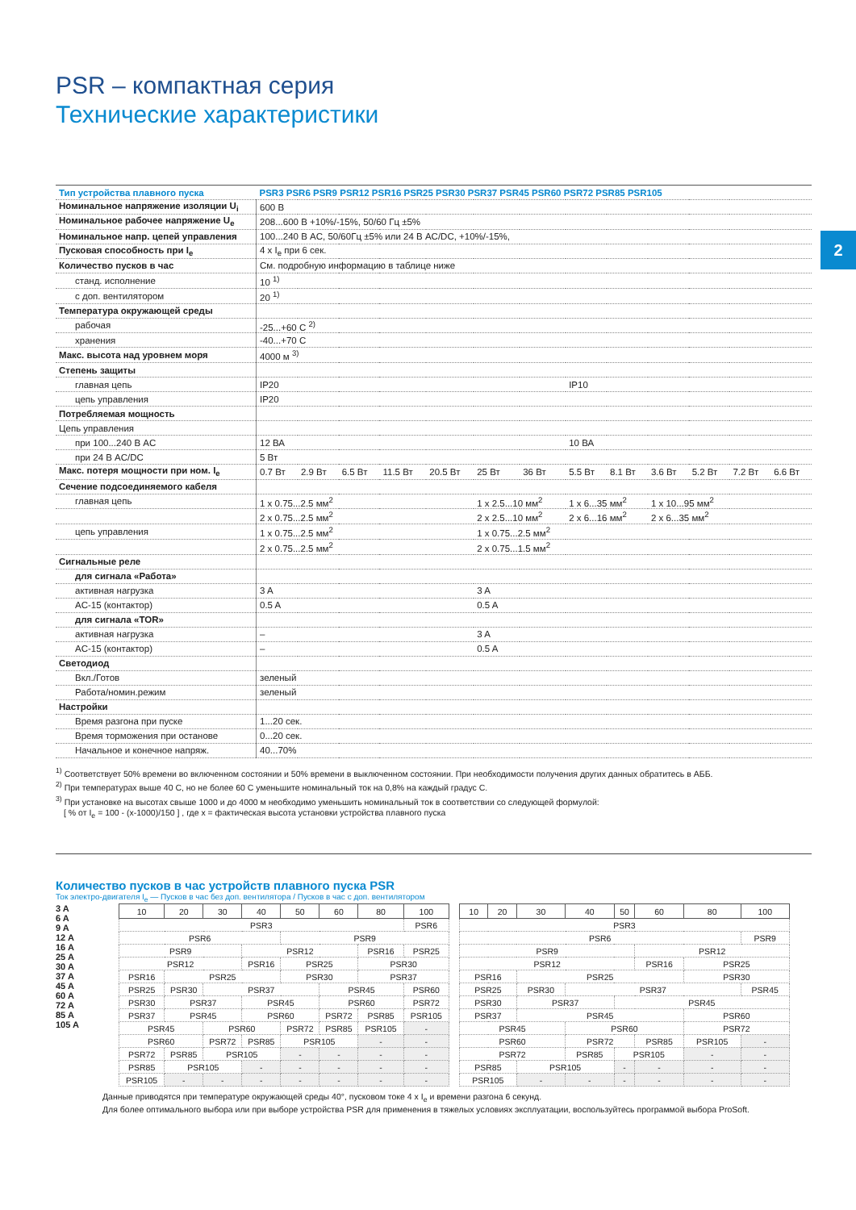2
PSR – компактная серия
Технические характеристики
| Тип устройства плавного пуска | PSR3 PSR6 PSR9 PSR12 PSR16 PSR25 PSR30 PSR37 PSR45 PSR60 PSR72 PSR85 PSR105 | | | | | | | | | | | | |
| --- | --- | --- | --- | --- | --- | --- | --- | --- | --- | --- | --- | --- | --- |
| Номинальное напряжение изоляции U<sub>i</sub> | 600 В | | | | | | | | | | | | |
| Номинальное рабочее напряжение U<sub>e</sub> | 208...600 В +10%/-15%, 50/60 Гц ±5% | | | | | | | | | | | | |
| Номинальное напр. цепей управления | 100...240 В AC, 50/60Гц ±5% или 24 В AC/DC, +10%/-15%, | | | | | | | | | | | | |
| Пусковая способность при I<sub>e</sub> | 4 x I<sub>e</sub> при 6 сек. | | | | | | | | | | | | |
| Количество пусков в час | См. подробную информацию в таблице ниже | | | | | | | | | | | | |
| станд. исполнение | 10 <sup>1)</sup> | | | | | | | | | | | | |
| с доп. вентилятором | 20 <sup>1)</sup> | | | | | | | | | | | | |
| Температура окружающей среды | | | | | | | | | | | | | |
| рабочая | -25...+60 C <sup>2)</sup> | | | | | | | | | | | | |
| хранения | -40...+70 C | | | | | | | | | | | | |
| Макс. высота над уровнем моря | 4000 м <sup>3)</sup> | | | | | | | | | | | | |
| Степень защиты | | | | | | | | | | | | | |
| главная цепь | IP20 | | | | | | | IP10 | | | | | |
| цепь управления | IP20 | | | | | | | | | | | | |
| Потребляемая мощность | | | | | | | | | | | | | |
| Цепь управления | | | | | | | | | | | | | |
| при 100...240 В AC | 12 ВА | | | | | | | 10 ВА | | | | | |
| при 24 В AC/DC | 5 Вт | | | | | | | | | | | | |
| Макс. потеря мощности при ном. I<sub>e</sub> | 0.7 Вт | 2.9 Вт | 6.5 Вт | 11.5 Вт | 20.5 Вт | 25 Вт | 36 Вт | 5.5 Вт | 8.1 Вт | 3.6 Вт | 5.2 Вт | 7.2 Вт | 6.6 Вт |
| Сечение подсоединяемого кабеля | | | | | | | | | | | | | |
| главная цепь | 1 x 0.75...2.5 мм<sup>2</sup> | | | | | 1 x 2.5...10 мм<sup>2</sup> | | 1 x 6...35 мм<sup>2</sup> | | 1 x 10...95 мм<sup>2</sup> | | | |
| | 2 x 0.75...2.5 мм<sup>2</sup> | | | | | 2 x 2.5...10 мм<sup>2</sup> | | 2 x 6...16 мм<sup>2</sup> | | 2 x 6...35 мм<sup>2</sup> | | | |
| цепь управления | 1 x 0.75...2.5 мм<sup>2</sup> | | | | | 1 x 0.75...2.5 мм<sup>2</sup> | | | | | | | |
| | 2 x 0.75...2.5 мм<sup>2</sup> | | | | | 2 x 0.75...1.5 мм<sup>2</sup> | | | | | | | |
| Сигнальные реле | | | | | | | | | | | | | |
| для сигнала «Работа» | | | | | | | | | | | | | |
| активная нагрузка | 3 A | | | | | 3 A | | | | | | | |
| AC-15 (контактор) | 0.5 A | | | | | 0.5 A | | | | | | | |
| для сигнала «TOR» | | | | | | | | | | | | | |
| активная нагрузка | – | | | | | 3 A | | | | | | | |
| AC-15 (контактор) | – | | | | | 0.5 A | | | | | | | |
| Светодиод | | | | | | | | | | | | | |
| Вкл./Готов | зеленый | | | | | | | | | | | | |
| Работа/номин.режим | зеленый | | | | | | | | | | | | |
| Настройки | | | | | | | | | | | | | |
| Время разгона при пуске | 1...20 сек. | | | | | | | | | | | | |
| Время торможения при останове | 0...20 сек. | | | | | | | | | | | | |
| Начальное и конечное напряж. | 40...70% | | | | | | | | | | | | |
<sup>1)</sup> Соответствует 50% времени во включенном состоянии и 50% времени в выключенном состоянии. При необходимости получения других данных обратитесь в АББ.
<sup>2)</sup> При температурах выше 40 C, но не более 60 C уменьшите номинальный ток на 0,8% на каждый градус C.
<sup>3)</sup> При установке на высотах свыше 1000 и до 4000 м необходимо уменьшить номинальный ток в соответствии со следующей формулой:
[ % от I<sub>e</sub> = 100 - (x-1000)/150 ] , где x = фактическая высота установки устройства плавного пуска
Количество пусков в час устройств плавного пуска PSR
Ток электро-двигателя I<sub>e</sub> — Пусков в час без доп. вентилятора / Пусков в час с доп. вентилятором
3 A
6 A
9 A
12 A
16 A
25 A
30 A
37 A
45 A
60 A
72 A
85 A
105 A
| 10 | 20 | 30 | 40 | 50 | 60 | 80 | 100 |
| --- | --- | --- | --- | --- | --- | --- | --- |
| PSR3 | | | | | | | PSR6 |
| PSR6 | | | | PSR9 | | | |
| PSR9 | | | PSR12 | | | PSR16 | PSR25 |
| PSR12 | | | PSR16 | PSR25 | | PSR30 | |
| PSR16 | PSR25 | | | PSR30 | | PSR37 | |
| PSR25 | PSR30 | PSR37 | | | PSR45 | | PSR60 |
| PSR30 | PSR37 | | PSR45 | | PSR60 | | PSR72 |
| PSR37 | PSR45 | | PSR60 | | PSR72 | PSR85 | PSR105 |
| PSR45 | | PSR60 | | PSR72 | PSR85 | PSR105 | - |
| PSR60 | | PSR72 | PSR85 | PSR105 | | - | - |
| PSR72 | PSR85 | PSR105 | | - | - | - | - |
| PSR85 | PSR105 | | - | - | - | - | - |
| PSR105 | - | - | - | - | - | - | - |
| 10 | 20 | 30 | 40 | 50 | 60 | 80 | 100 |
| --- | --- | --- | --- | --- | --- | --- | --- |
| PSR3 | | | | | | | |
| PSR6 | | | | | | | PSR9 |
| PSR9 | | | | | PSR12 | | |
| PSR12 | | | | | PSR16 | PSR25 | |
| PSR16 | | PSR25 | | | | PSR30 | |
| PSR25 | | PSR30 | PSR37 | | | | PSR45 |
| PSR30 | | PSR37 | | PSR45 | | | |
| PSR37 | | PSR45 | | | | PSR60 | |
| PSR45 | | | PSR60 | | | PSR72 | |
| PSR60 | | | PSR72 | | PSR85 | PSR105 | - |
| PSR72 | | | PSR85 | PSR105 | | - | - |
| PSR85 | | PSR105 | | - | - | - | - |
| PSR105 | | - | - | - | - | - | - |
Данные приводятся при температуре окружающей среды 40°, пусковом токе 4 x I<sub>e</sub> и времени разгона 6 секунд.
Для более оптимального выбора или при выборе устройства PSR для применения в тяжелых условиях эксплуатации, воспользуйтесь программой выбора ProSoft.